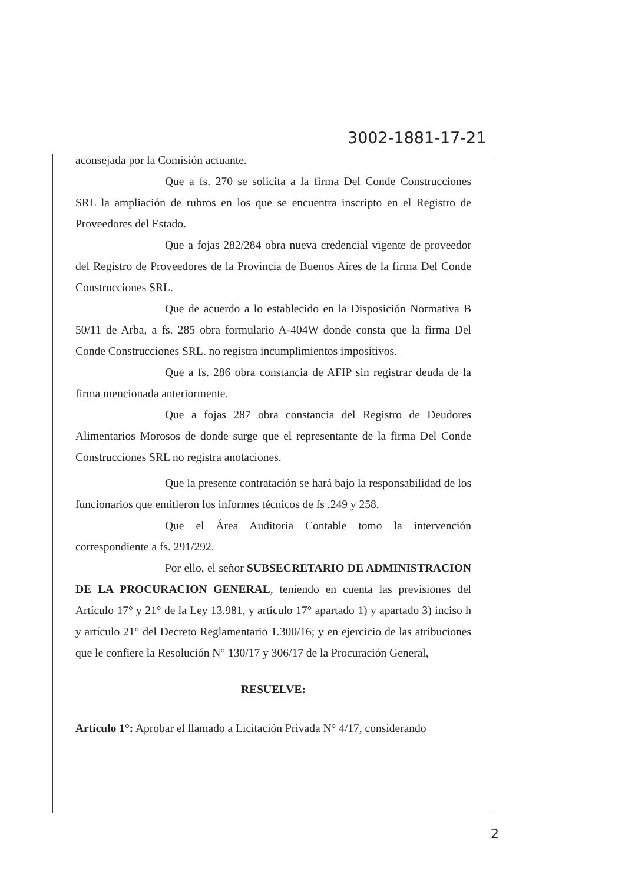3002-1881-17-21
aconsejada por la Comisión actuante.
Que a fs. 270 se solicita a la firma Del Conde Construcciones SRL la ampliación de rubros en los que se encuentra inscripto en el Registro de Proveedores del Estado.
Que a fojas 282/284 obra nueva credencial vigente de proveedor del Registro de Proveedores de la Provincia de Buenos Aires de la firma Del Conde Construcciones SRL.
Que de acuerdo a lo establecido en la Disposición Normativa B 50/11 de Arba, a fs. 285 obra formulario A-404W donde consta que la firma Del Conde Construcciones SRL. no registra incumplimientos impositivos.
Que a fs. 286 obra constancia de AFIP sin registrar deuda de la firma mencionada anteriormente.
Que a fojas 287 obra constancia del Registro de Deudores Alimentarios Morosos de donde surge que el representante de la firma Del Conde Construcciones SRL no registra anotaciones.
Que la presente contratación se hará bajo la responsabilidad de los funcionarios que emitieron los informes técnicos de fs .249 y 258.
Que el Área Auditoria Contable tomo la intervención correspondiente a fs. 291/292.
Por ello, el señor SUBSECRETARIO DE ADMINISTRACION DE LA PROCURACION GENERAL, teniendo en cuenta las previsiones del Artículo 17° y 21° de la Ley 13.981, y artículo 17° apartado 1) y apartado 3) inciso h y artículo 21° del Decreto Reglamentario 1.300/16; y en ejercicio de las atribuciones que le confiere la Resolución N° 130/17 y 306/17 de la Procuración General,
RESUELVE:
Artículo 1°: Aprobar el llamado a Licitación Privada N° 4/17, considerando
2